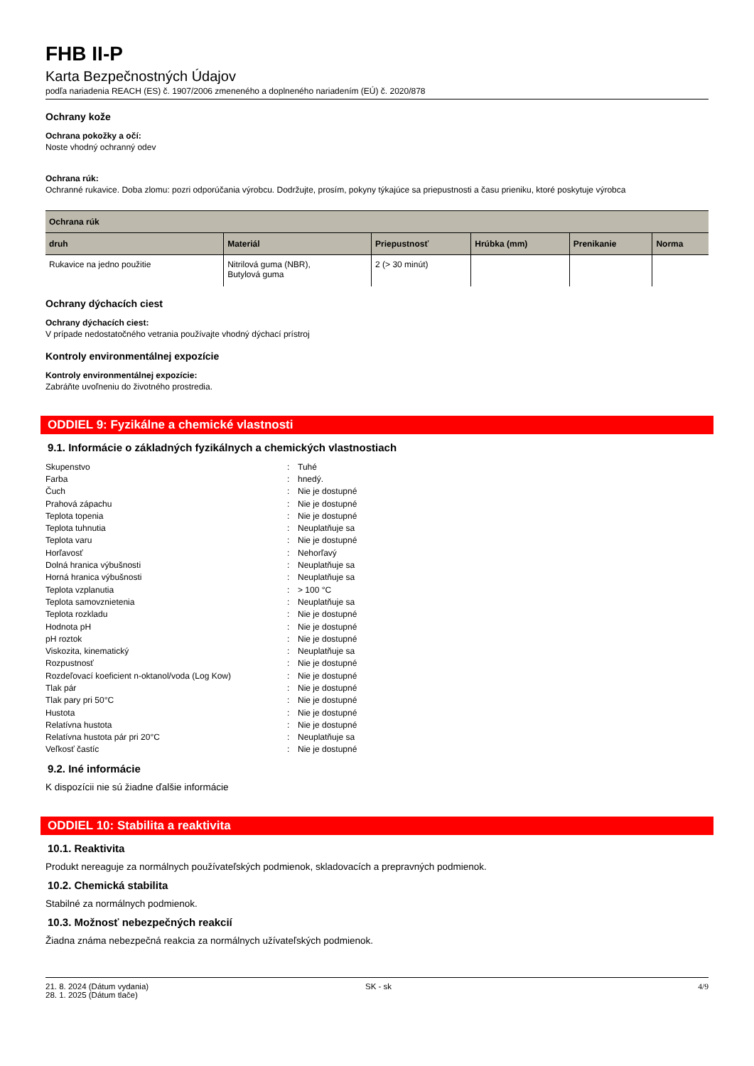FHB II-P
Karta Bezpečnostných Údajov
podľa nariadenia REACH (ES) č. 1907/2006 zmeneného a doplneného nariadením (EÚ) č. 2020/878
Ochrany kože
Ochrana pokožky a očí:
Noste vhodný ochranný odev
Ochrana rúk:
Ochranné rukavice. Doba zlomu: pozri odporúčania výrobcu. Dodržujte, prosím, pokyny týkajúce sa priepustnosti a času prieniku, ktoré poskytuje výrobca
| Ochrana rúk | | | | | |
| --- | --- | --- | --- | --- | --- |
| druh | Materiál | Priepustnosť | Hrúbka (mm) | Prenikanie | Norma |
| Rukavice na jedno použitie | Nitrilová guma (NBR), Butylová guma | 2 (> 30 minút) | | | |
Ochrany dýchacích ciest
Ochrany dýchacích ciest:
V prípade nedostatočného vetrania používajte vhodný dýchací prístroj
Kontroly environmentálnej expozície
Kontroly environmentálnej expozície:
Zabráňte uvoľneniu do životného prostredia.
ODDIEL 9: Fyzikálne a chemické vlastnosti
9.1. Informácie o základných fyzikálnych a chemických vlastnostiach
| Skupenstvo | : | Tuhé |
| Farba | : | hnedý. |
| Čuch | : | Nie je dostupné |
| Prahová zápachu | : | Nie je dostupné |
| Teplota topenia | : | Nie je dostupné |
| Teplota tuhnutia | : | Neuplatňuje sa |
| Teplota varu | : | Nie je dostupné |
| Horľavosť | : | Nehorľavý |
| Dolná hranica výbušnosti | : | Neuplatňuje sa |
| Horná hranica výbušnosti | : | Neuplatňuje sa |
| Teplota vzplanutia | : | > 100 °C |
| Teplota samovznietenia | : | Neuplatňuje sa |
| Teplota rozkladu | : | Nie je dostupné |
| Hodnota pH | : | Nie je dostupné |
| pH roztok | : | Nie je dostupné |
| Viskozita, kinematický | : | Neuplatňuje sa |
| Rozpustnosť | : | Nie je dostupné |
| Rozdeľovací koeficient n-oktanol/voda (Log Kow) | : | Nie je dostupné |
| Tlak pár | : | Nie je dostupné |
| Tlak pary pri 50°C | : | Nie je dostupné |
| Hustota | : | Nie je dostupné |
| Relatívna hustota | : | Nie je dostupné |
| Relatívna hustota pár pri 20°C | : | Neuplatňuje sa |
| Veľkosť častíc | : | Nie je dostupné |
9.2. Iné informácie
K dispozícii nie sú žiadne ďalšie informácie
ODDIEL 10: Stabilita a reaktivita
10.1. Reaktivita
Produkt nereaguje za normálnych používateľských podmienok, skladovacích a prepravných podmienok.
10.2. Chemická stabilita
Stabilné za normálnych podmienok.
10.3. Možnosť nebezpečných reakcií
Žiadna známa nebezpečná reakcia za normálnych užívateľských podmienok.
21. 8. 2024 (Dátum vydania)
28. 1. 2025 (Dátum tlače)
SK - sk 4/9